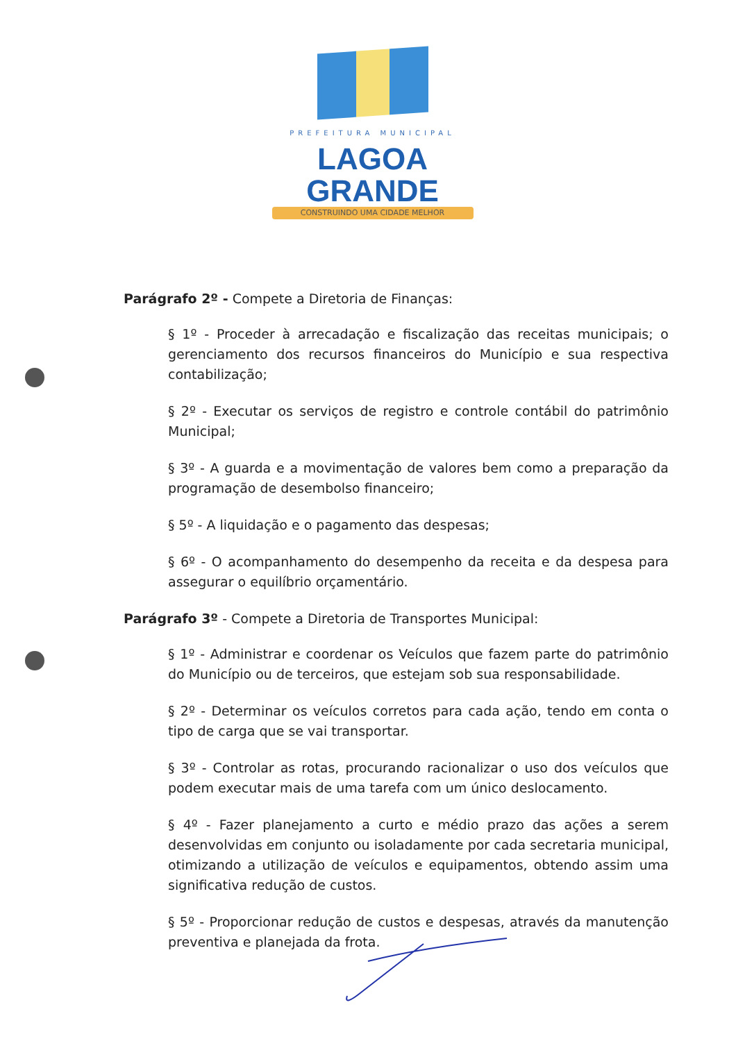PREFEITURA MUNICIPAL
LAGOA GRANDE
CONSTRUINDO UMA CIDADE MELHOR
Parágrafo 2º - Compete a Diretoria de Finanças:
§ 1º - Proceder à arrecadação e fiscalização das receitas municipais; o gerenciamento dos recursos financeiros do Município e sua respectiva contabilização;
§ 2º - Executar os serviços de registro e controle contábil do patrimônio Municipal;
§ 3º - A guarda e a movimentação de valores bem como a preparação da programação de desembolso financeiro;
§ 5º - A liquidação e o pagamento das despesas;
§ 6º - O acompanhamento do desempenho da receita e da despesa para assegurar o equilíbrio orçamentário.
Parágrafo 3º - Compete a Diretoria de Transportes Municipal:
§ 1º - Administrar e coordenar os Veículos que fazem parte do patrimônio do Município ou de terceiros, que estejam sob sua responsabilidade.
§ 2º - Determinar os veículos corretos para cada ação, tendo em conta o tipo de carga que se vai transportar.
§ 3º - Controlar as rotas, procurando racionalizar o uso dos veículos que podem executar mais de uma tarefa com um único deslocamento.
§ 4º - Fazer planejamento a curto e médio prazo das ações a serem desenvolvidas em conjunto ou isoladamente por cada secretaria municipal, otimizando a utilização de veículos e equipamentos, obtendo assim uma significativa redução de custos.
§ 5º - Proporcionar redução de custos e despesas, através da manutenção preventiva e planejada da frota.